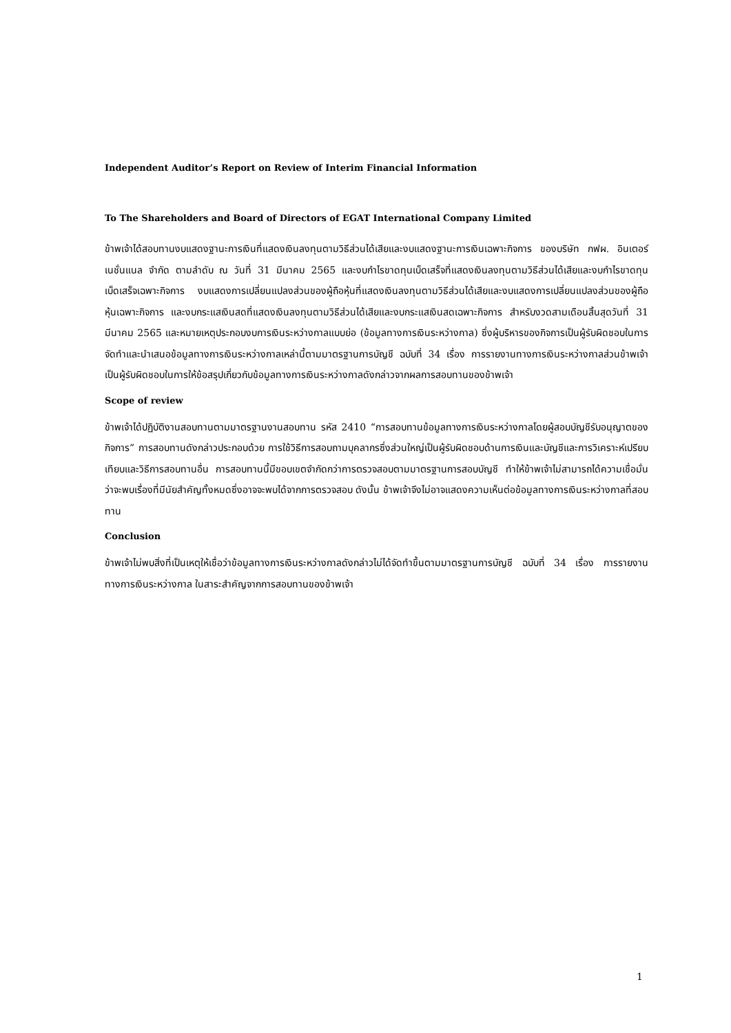Independent Auditor’s Report on Review of Interim Financial Information
To The Shareholders and Board of Directors of EGAT International Company Limited
ข้าพเจ้าได้สอบทานงบแสดงฐานะการเงินที่แสดงเงินลงทุนตามวิธีส่วนได้เสียและงบแสดงฐานะการเงินเฉพาะกิจการ ของบริษัท กฟผ. อินเตอร์เนชั่นแนล จำกัด ตามลำดับ ณ วันที่ 31 มีนาคม 2565 และงบกำไรขาดทุนเบ็ดเสร็จที่แสดงเงินลงทุนตามวิธีส่วนได้เสียและงบกำไรขาดทุนเบ็ดเสร็จเฉพาะกิจการ งบแสดงการเปลี่ยนแปลงส่วนของผู้ถือหุ้นที่แสดงเงินลงทุนตามวิธีส่วนได้เสียและงบแสดงการเปลี่ยนแปลงส่วนของผู้ถือหุ้นเฉพาะกิจการ และงบกระแสเงินสดที่แสดงเงินลงทุนตามวิธีส่วนได้เสียและงบกระแสเงินสดเฉพาะกิจการ สำหรับงวดสามเดือนสิ้นสุดวันที่ 31 มีนาคม 2565 และหมายเหตุประกอบงบการเงินระหว่างกาลแบบย่อ (ข้อมูลทางการเงินระหว่างกาล) ซึ่งผู้บริหารของกิจการเป็นผู้รับผิดชอบในการจัดทำและนำเสนอข้อมูลทางการเงินระหว่างกาลเหล่านี้ตามมาตรฐานการบัญชี ฉบับที่ 34 เรื่อง การรายงานทางการเงินระหว่างกาลส่วนข้าพเจ้าเป็นผู้รับผิดชอบในการให้ข้อสรุปเกี่ยวกับข้อมูลทางการเงินระหว่างกาลดังกล่าวจากผลการสอบทานของข้าพเจ้า
Scope of review
ข้าพเจ้าได้ปฏิบัติงานสอบทานตามมาตรฐานงานสอบทาน รหัส 2410 “การสอบทานข้อมูลทางการเงินระหว่างกาลโดยผู้สอบบัญชีรับอนุญาตของกิจการ” การสอบทานดังกล่าวประกอบด้วย การใช้วิธีการสอบถามบุคลากรซึ่งส่วนใหญ่เป็นผู้รับผิดชอบด้านการเงินและบัญชีและการวิเคราะห์เปรียบเทียบและวิธีการสอบทานอื่น การสอบทานนี้มีขอบเขตจำกัดกว่าการตรวจสอบตามมาตรฐานการสอบบัญชี ทำให้ข้าพเจ้าไม่สามารถได้ความเชื่อมั่นว่าจะพบเรื่องที่มีนัยสำคัญทั้งหมดซึ่งอาจจะพบได้จากการตรวจสอบ ดังนั้น ข้าพเจ้าจึงไม่อาจแสดงความเห็นต่อข้อมูลทางการเงินระหว่างกาลที่สอบทาน
Conclusion
ข้าพเจ้าไม่พบสิ่งที่เป็นเหตุให้เชื่อว่าข้อมูลทางการเงินระหว่างกาลดังกล่าวไม่ได้จัดทำขึ้นตามมาตรฐานการบัญชี ฉบับที่ 34 เรื่อง การรายงานทางการเงินระหว่างกาล ในสาระสำคัญจากการสอบทานของข้าพเจ้า
1